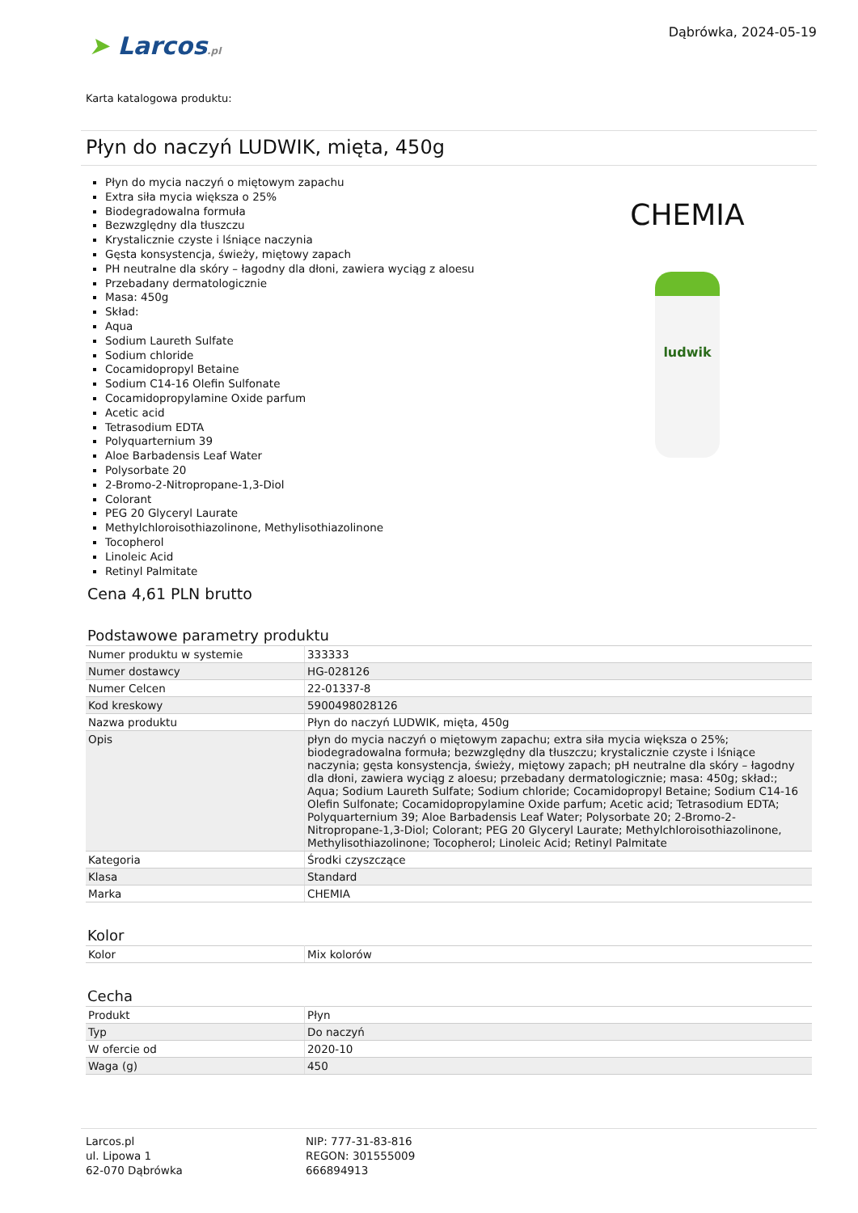Dąbrówka, 2024-05-19
➤ Larcos.pl
Karta katalogowa produktu:
Płyn do naczyń LUDWIK, mięta, 450g
Płyn do mycia naczyń o miętowym zapachu
Extra siła mycia większa o 25%
Biodegradowalna formuła
Bezwzględny dla tłuszczu
Krystalicznie czyste i lśniące naczynia
Gęsta konsystencja, świeży, miętowy zapach
PH neutralne dla skóry – łagodny dla dłoni, zawiera wyciąg z aloesu
Przebadany dermatologicznie
Masa: 450g
Skład:
Aqua
Sodium Laureth Sulfate
Sodium chloride
Cocamidopropyl Betaine
Sodium C14-16 Olefin Sulfonate
Cocamidopropylamine Oxide parfum
Acetic acid
Tetrasodium EDTA
Polyquarternium 39
Aloe Barbadensis Leaf Water
Polysorbate 20
2-Bromo-2-Nitropropane-1,3-Diol
Colorant
PEG 20 Glyceryl Laurate
Methylchloroisothiazolinone, Methylisothiazolinone
Tocopherol
Linoleic Acid
Retinyl Palmitate
CHEMIA
ludwik
Cena 4,61 PLN brutto
Podstawowe parametry produktu
| Numer produktu w systemie | 333333 |
| Numer dostawcy | HG-028126 |
| Numer Celcen | 22-01337-8 |
| Kod kreskowy | 5900498028126 |
| Nazwa produktu | Płyn do naczyń LUDWIK, mięta, 450g |
| Opis | płyn do mycia naczyń o miętowym zapachu; extra siła mycia większa o 25%; biodegradowalna formuła; bezwzględny dla tłuszczu; krystalicznie czyste i lśniące naczynia; gęsta konsystencja, świeży, miętowy zapach; pH neutralne dla skóry – łagodny dla dłoni, zawiera wyciąg z aloesu; przebadany dermatologicznie; masa: 450g; skład:; Aqua; Sodium Laureth Sulfate; Sodium chloride; Cocamidopropyl Betaine; Sodium C14-16 Olefin Sulfonate; Cocamidopropylamine Oxide parfum; Acetic acid; Tetrasodium EDTA; Polyquarternium 39; Aloe Barbadensis Leaf Water; Polysorbate 20; 2-Bromo-2-Nitropropane-1,3-Diol; Colorant; PEG 20 Glyceryl Laurate; Methylchloroisothiazolinone, Methylisothiazolinone; Tocopherol; Linoleic Acid; Retinyl Palmitate |
| Kategoria | Środki czyszczące |
| Klasa | Standard |
| Marka | CHEMIA |
Kolor
| Kolor | Mix kolorów |
Cecha
| Produkt | Płyn |
| Typ | Do naczyń |
| W ofercie od | 2020-10 |
| Waga (g) | 450 |
Larcos.pl
ul. Lipowa 1
62-070 Dąbrówka
NIP: 777-31-83-816
REGON: 301555009
666894913